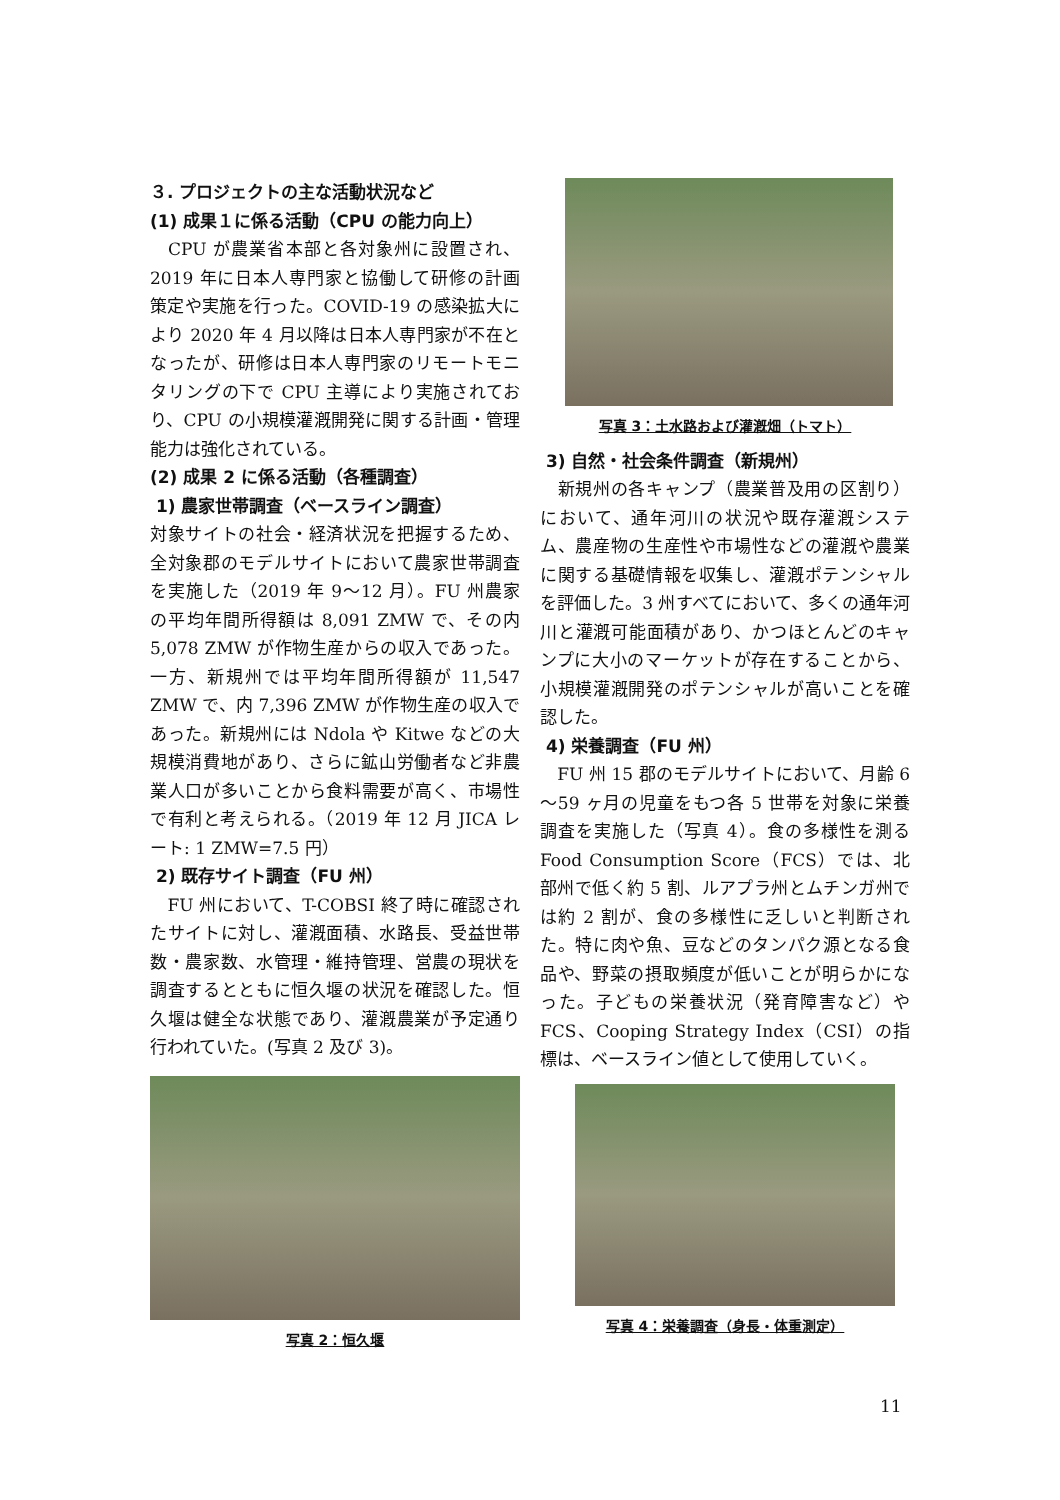３. プロジェクトの主な活動状況など
(1) 成果１に係る活動（CPU の能力向上）
　CPU が農業省本部と各対象州に設置され、2019 年に日本人専門家と協働して研修の計画策定や実施を行った。COVID-19 の感染拡大により 2020 年 4 月以降は日本人専門家が不在となったが、研修は日本人専門家のリモートモニタリングの下で CPU 主導により実施されており、CPU の小規模灌漑開発に関する計画・管理能力は強化されている。
(2) 成果 2 に係る活動（各種調査）
1) 農家世帯調査（ベースライン調査）
対象サイトの社会・経済状況を把握するため、全対象郡のモデルサイトにおいて農家世帯調査を実施した（2019 年 9～12 月）。FU 州農家の平均年間所得額は 8,091 ZMW で、その内 5,078 ZMW が作物生産からの収入であった。一方、新規州では平均年間所得額が 11,547 ZMW で、内 7,396 ZMW が作物生産の収入であった。新規州には Ndola や Kitwe などの大規模消費地があり、さらに鉱山労働者など非農業人口が多いことから食料需要が高く、市場性で有利と考えられる。（2019 年 12 月 JICA レート: 1 ZMW=7.5 円）
2) 既存サイト調査（FU 州）
　FU 州において、T-COBSI 終了時に確認されたサイトに対し、灌漑面積、水路長、受益世帯数・農家数、水管理・維持管理、営農の現状を調査するとともに恒久堰の状況を確認した。恒久堰は健全な状態であり、灌漑農業が予定通り行われていた。(写真 2 及び 3)。
写真 2：恒久堰
写真 3：土水路および灌漑畑（トマト）
3) 自然・社会条件調査（新規州）
　新規州の各キャンプ（農業普及用の区割り）において、通年河川の状況や既存灌漑システム、農産物の生産性や市場性などの灌漑や農業に関する基礎情報を収集し、灌漑ポテンシャルを評価した。3 州すべてにおいて、多くの通年河川と灌漑可能面積があり、かつほとんどのキャンプに大小のマーケットが存在することから、小規模灌漑開発のポテンシャルが高いことを確認した。
4) 栄養調査（FU 州）
　FU 州 15 郡のモデルサイトにおいて、月齢 6～59 ヶ月の児童をもつ各 5 世帯を対象に栄養調査を実施した（写真 4）。食の多様性を測る Food Consumption Score（FCS）では、北部州で低く約 5 割、ルアプラ州とムチンガ州では約 2 割が、食の多様性に乏しいと判断された。特に肉や魚、豆などのタンパク源となる食品や、野菜の摂取頻度が低いことが明らかになった。子どもの栄養状況（発育障害など）や FCS、Cooping Strategy Index（CSI）の指標は、ベースライン値として使用していく。
写真 4：栄養調査（身長・体重測定）
11